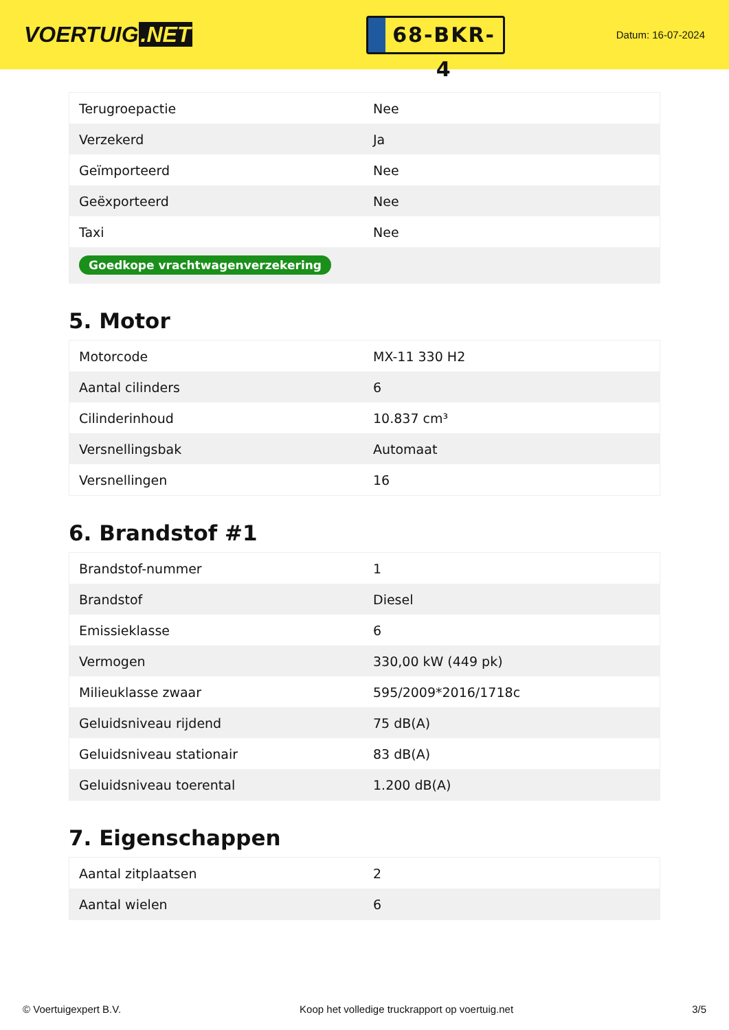VOERTUIG.NET
68-BKR-4
Datum: 16-07-2024
| Terugroepactie | Nee |
| Verzekerd | Ja |
| Geïmporteerd | Nee |
| Geëxporteerd | Nee |
| Taxi | Nee |
| Goedkope vrachtwagenverzekering | |
5. Motor
| Motorcode | MX-11 330 H2 |
| Aantal cilinders | 6 |
| Cilinderinhoud | 10.837 cm³ |
| Versnellingsbak | Automaat |
| Versnellingen | 16 |
6. Brandstof #1
| Brandstof-nummer | 1 |
| Brandstof | Diesel |
| Emissieklasse | 6 |
| Vermogen | 330,00 kW (449 pk) |
| Milieuklasse zwaar | 595/2009*2016/1718c |
| Geluidsniveau rijdend | 75 dB(A) |
| Geluidsniveau stationair | 83 dB(A) |
| Geluidsniveau toerental | 1.200 dB(A) |
7. Eigenschappen
| Aantal zitplaatsen | 2 |
| Aantal wielen | 6 |
© Voertuigexpert B.V. Koop het volledige truckrapport op voertuig.net 3/5